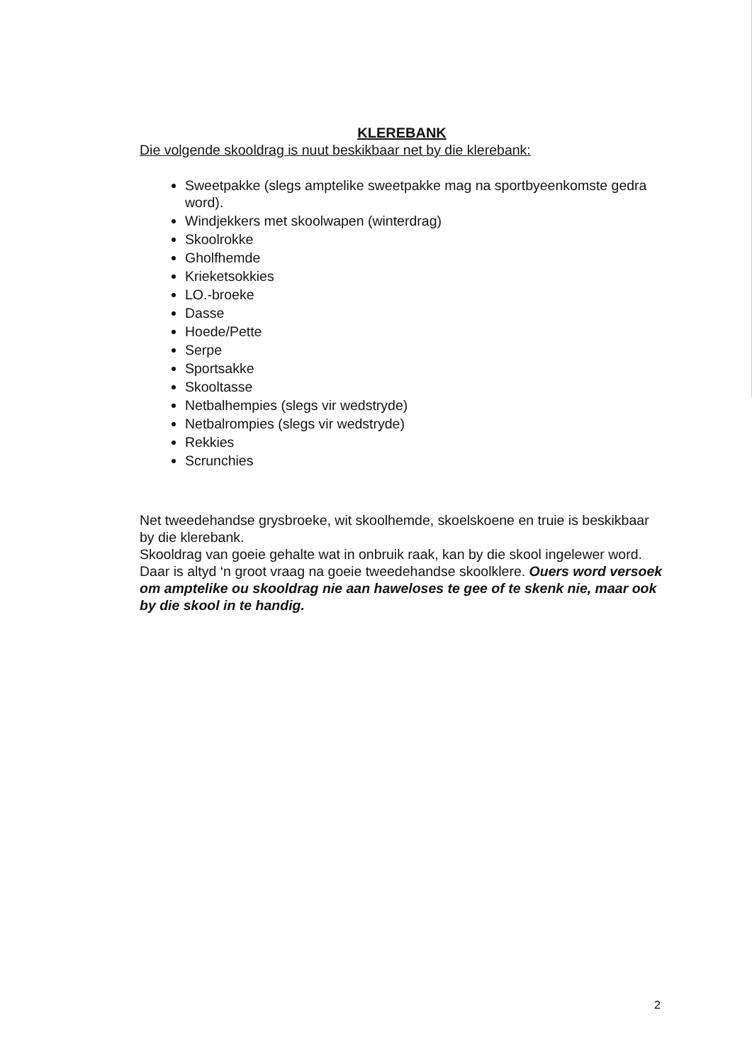KLEREBANK
Die volgende skooldrag is nuut beskikbaar net by die klerebank:
Sweetpakke (slegs amptelike sweetpakke mag na sportbyeenkomste gedra word).
Windjekkers met skoolwapen (winterdrag)
Skoolrokke
Gholfhemde
Krieketsokkies
LO.-broeke
Dasse
Hoede/Pette
Serpe
Sportsakke
Skooltasse
Netbalhempies (slegs vir wedstryde)
Netbalrompies (slegs vir wedstryde)
Rekkies
Scrunchies
Net tweedehandse grysbroeke, wit skoolhemde, skoelskoene en truie is beskikbaar by die klerebank.
Skooldrag van goeie gehalte wat in onbruik raak, kan by die skool ingelewer word. Daar is altyd ‘n groot vraag na goeie tweedehandse skoolklere. Ouers word versoek om amptelike ou skooldrag nie aan haweloses te gee of te skenk nie, maar ook by die skool in te handig.
2